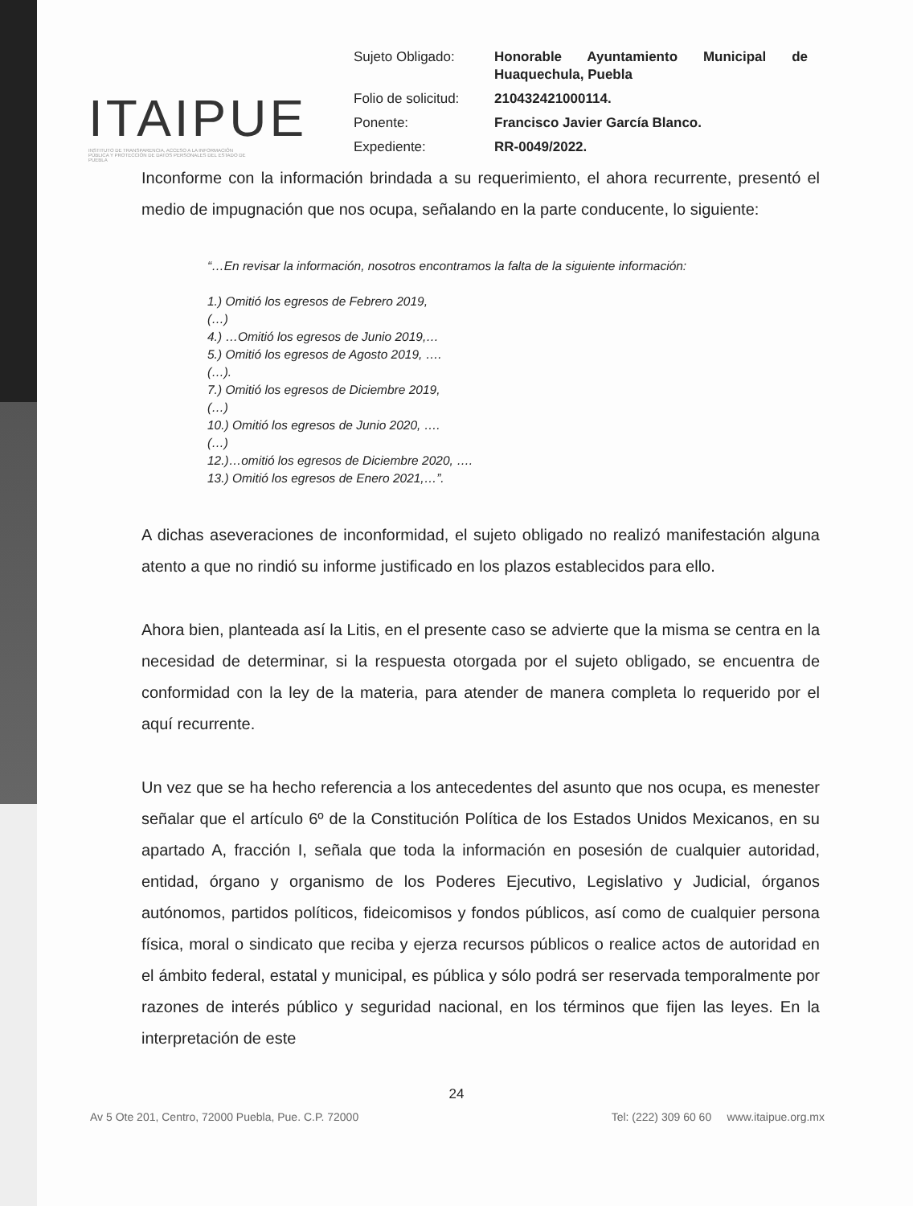ITAIPUE
INSTITUTO DE TRANSPARENCIA, ACCESO A LA INFORMACIÓN PÚBLICA Y PROTECCIÓN DE DATOS PERSONALES DEL ESTADO DE PUEBLA
Sujeto Obligado: Honorable Ayuntamiento Municipal de Huaquechula, Puebla Folio de solicitud: 210432421000114. Ponente: Francisco Javier García Blanco. Expediente: RR-0049/2022.
Inconforme con la información brindada a su requerimiento, el ahora recurrente, presentó el medio de impugnación que nos ocupa, señalando en la parte conducente, lo siguiente:
“…En revisar la información, nosotros encontramos la falta de la siguiente información:
1.) Omitió los egresos de Febrero 2019,
(…)
4.) …Omitió los egresos de Junio 2019,…
5.) Omitió los egresos de Agosto 2019, ….
(…).
7.) Omitió los egresos de Diciembre 2019,
(…)
10.) Omitió los egresos de Junio 2020, ….
(…)
12.)…omitió los egresos de Diciembre 2020, ….
13.) Omitió los egresos de Enero 2021,…”.
A dichas aseveraciones de inconformidad, el sujeto obligado no realizó manifestación alguna atento a que no rindió su informe justificado en los plazos establecidos para ello.
Ahora bien, planteada así la Litis, en el presente caso se advierte que la misma se centra en la necesidad de determinar, si la respuesta otorgada por el sujeto obligado, se encuentra de conformidad con la ley de la materia, para atender de manera completa lo requerido por el aquí recurrente.
Un vez que se ha hecho referencia a los antecedentes del asunto que nos ocupa, es menester señalar que el artículo 6º de la Constitución Política de los Estados Unidos Mexicanos, en su apartado A, fracción I, señala que toda la información en posesión de cualquier autoridad, entidad, órgano y organismo de los Poderes Ejecutivo, Legislativo y Judicial, órganos autónomos, partidos políticos, fideicomisos y fondos públicos, así como de cualquier persona física, moral o sindicato que reciba y ejerza recursos públicos o realice actos de autoridad en el ámbito federal, estatal y municipal, es pública y sólo podrá ser reservada temporalmente por razones de interés público y seguridad nacional, en los términos que fijen las leyes. En la interpretación de este
24
Av 5 Ote 201, Centro, 72000 Puebla, Pue. C.P. 72000 Tel: (222) 309 60 60 www.itaipue.org.mx